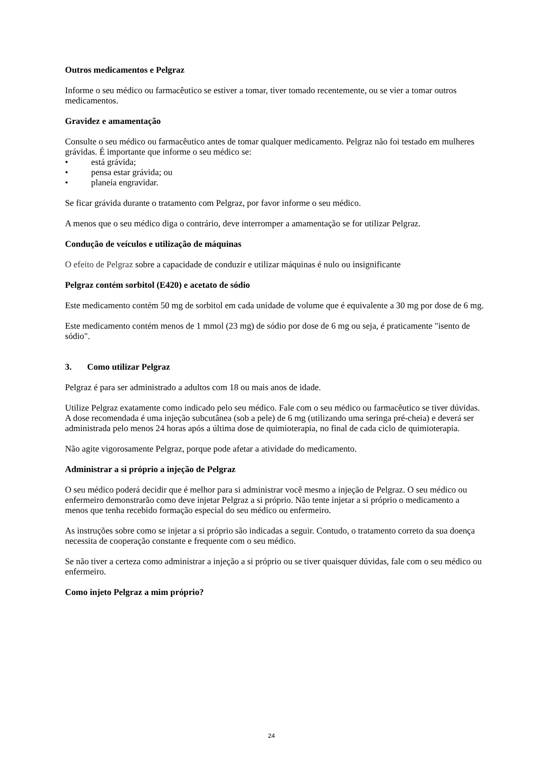Outros medicamentos e Pelgraz
Informe o seu médico ou farmacêutico se estiver a tomar, tiver tomado recentemente, ou se vier a tomar outros medicamentos.
Gravidez e amamentação
Consulte o seu médico ou farmacêutico antes de tomar qualquer medicamento. Pelgraz não foi testado em mulheres grávidas. É importante que informe o seu médico se:
• está grávida;
• pensa estar grávida; ou
• planeia engravidar.
Se ficar grávida durante o tratamento com Pelgraz, por favor informe o seu médico.
A menos que o seu médico diga o contrário, deve interromper a amamentação se for utilizar Pelgraz.
Condução de veículos e utilização de máquinas
O efeito de Pelgraz sobre a capacidade de conduzir e utilizar máquinas é nulo ou insignificante
Pelgraz contém sorbitol (E420) e acetato de sódio
Este medicamento contém 50 mg de sorbitol em cada unidade de volume que é equivalente a 30 mg por dose de 6 mg.
Este medicamento contém menos de 1 mmol (23 mg) de sódio por dose de 6 mg ou seja, é praticamente "isento de sódio".
3. Como utilizar Pelgraz
Pelgraz é para ser administrado a adultos com 18 ou mais anos de idade.
Utilize Pelgraz exatamente como indicado pelo seu médico. Fale com o seu médico ou farmacêutico se tiver dúvidas. A dose recomendada é uma injeção subcutânea (sob a pele) de 6 mg (utilizando uma seringa pré-cheia) e deverá ser administrada pelo menos 24 horas após a última dose de quimioterapia, no final de cada ciclo de quimioterapia.
Não agite vigorosamente Pelgraz, porque pode afetar a atividade do medicamento.
Administrar a si próprio a injeção de Pelgraz
O seu médico poderá decidir que é melhor para si administrar você mesmo a injeção de Pelgraz. O seu médico ou enfermeiro demonstrarão como deve injetar Pelgraz a si próprio. Não tente injetar a si próprio o medicamento a menos que tenha recebido formação especial do seu médico ou enfermeiro.
As instruções sobre como se injetar a si próprio são indicadas a seguir. Contudo, o tratamento correto da sua doença necessita de cooperação constante e frequente com o seu médico.
Se não tiver a certeza como administrar a injeção a si próprio ou se tiver quaisquer dúvidas, fale com o seu médico ou enfermeiro.
Como injeto Pelgraz a mim próprio?
24